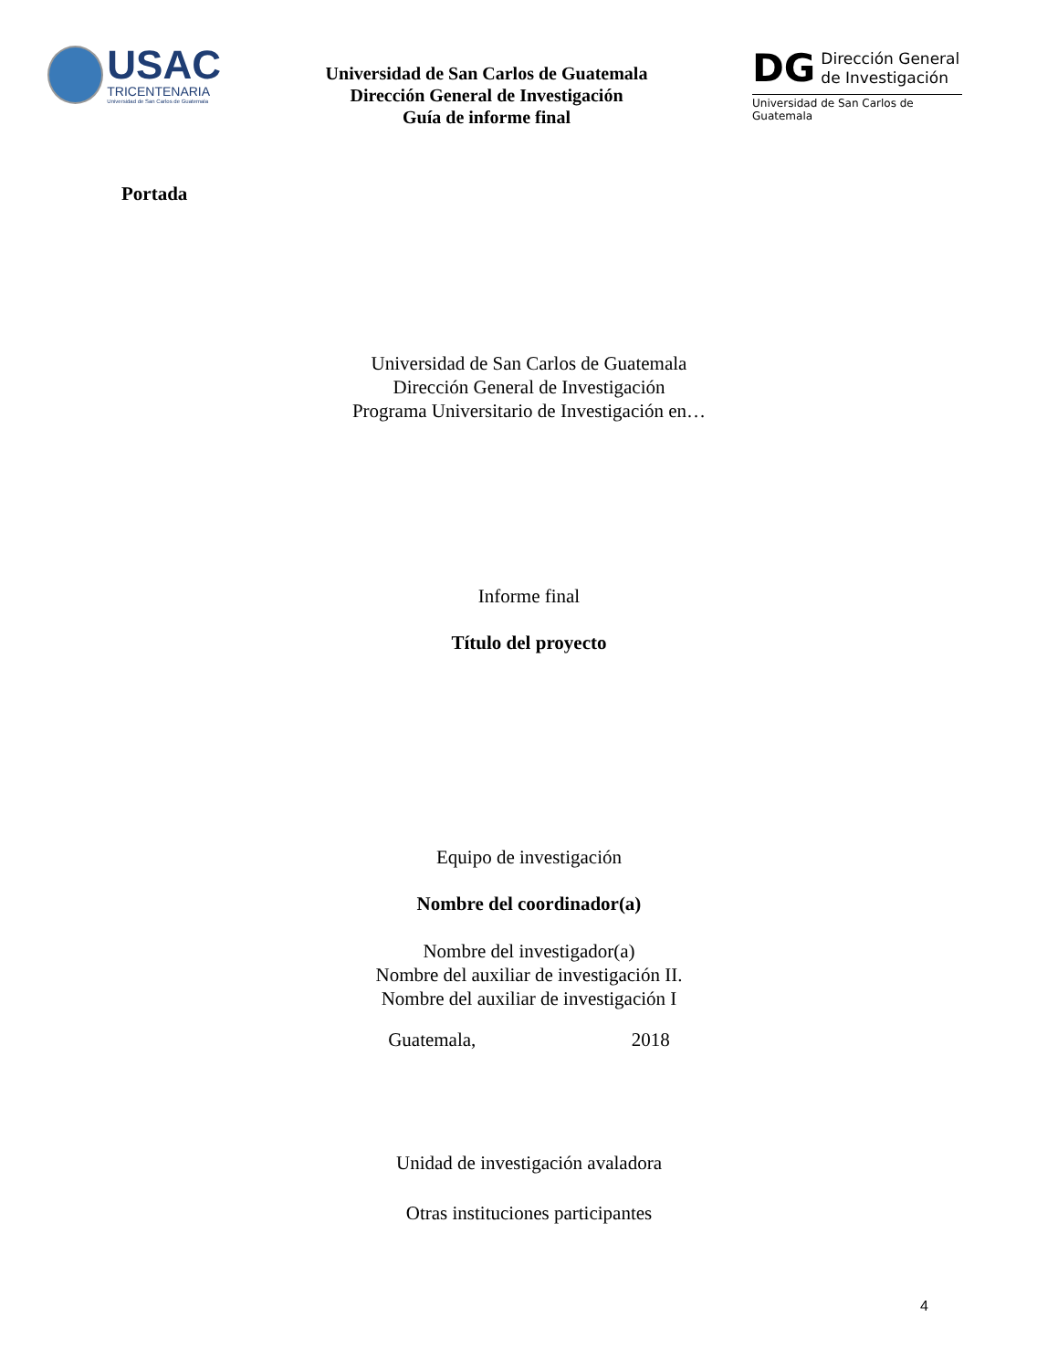USAC
TRICENTENARIA
Universidad de San Carlos de Guatemala
Universidad de San Carlos de Guatemala
Dirección General de Investigación
Guía de informe final
DG Dirección General
de Investigación
Universidad de San Carlos de Guatemala
Portada
Universidad de San Carlos de Guatemala
Dirección General de Investigación
Programa Universitario de Investigación en…
Informe final
Título del proyecto
Equipo de investigación
Nombre del coordinador(a)
Nombre del investigador(a)
Nombre del auxiliar de investigación II.
Nombre del auxiliar de investigación I
Guatemala, 2018
Unidad de investigación avaladora
Otras instituciones participantes
4